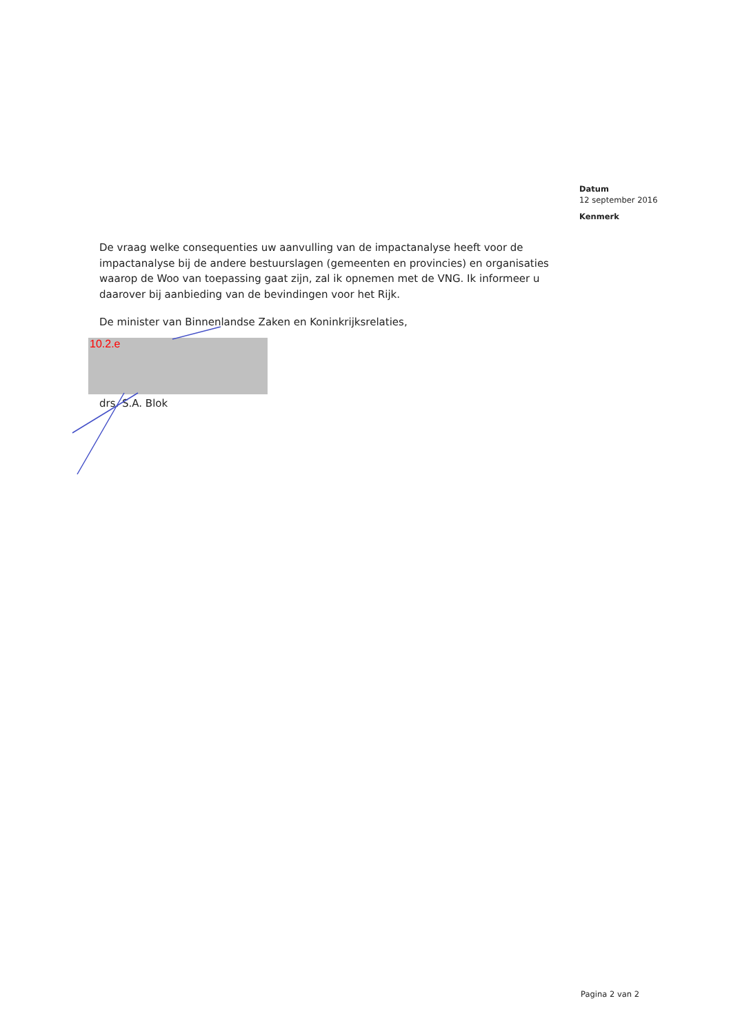Datum
12 september 2016
Kenmerk
De vraag welke consequenties uw aanvulling van de impactanalyse heeft voor de impactanalyse bij de andere bestuurslagen (gemeenten en provincies) en organisaties waarop de Woo van toepassing gaat zijn, zal ik opnemen met de VNG. Ik informeer u daarover bij aanbieding van de bevindingen voor het Rijk.
De minister van Binnenlandse Zaken en Koninkrijksrelaties,
10.2.e
drs. S.A. Blok
Pagina 2 van 2